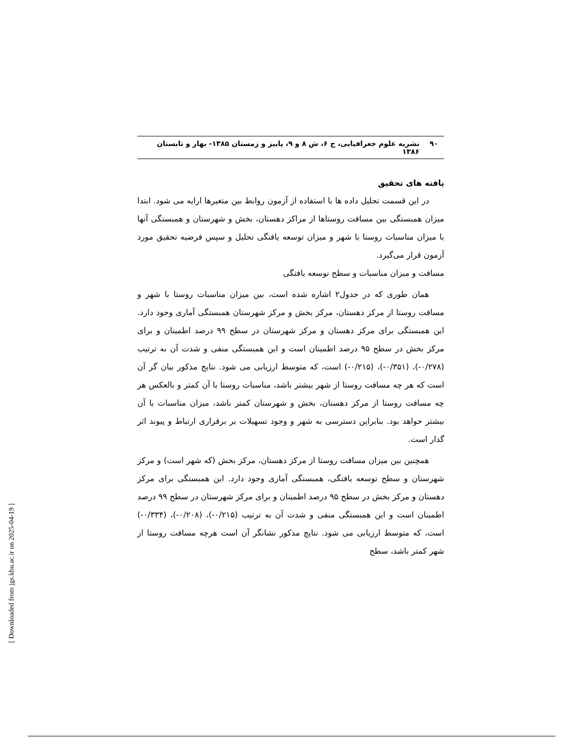۹۰ نشریه علوم جغرافیایی، ج ۶، ش ۸ و ۹، پاییز و زمستان ۱۳۸۵- بهار و تابستان ۱۳۸۶
یافته های تحقیق
در این قسمت تحلیل داده ها با استفاده از آزمون روابط بین متغیرها ارایه می شود. ابتدا میزان همبستگی بین مسافت روستاها از مراکز دهستان، بخش و شهرستان و همبستگی آنها با میزان مناسبات روستا با شهر و میزان توسعه یافتگی تحلیل و سپس فرضیه تحقیق مورد آزمون قرار می‌گیرد.
مسافت و میزان مناسبات و سطح توسعه یافتگی
همان طوری که در جدول۲ اشاره شده است، بین میزان مناسبات روستا با شهر و مسافت روستا از مرکز دهستان، مرکز بخش و مرکز شهرستان همبستگی آماری وجود دارد. این همبستگی برای مرکز دهستان و مرکز شهرستان در سطح ۹۹ درصد اطمینان و برای مرکز بخش در سطح ۹۵ درصد اطمینان است و این همبستگی منفی و شدت آن به ترتیب (۰/۲۷۸-)، (۰/۳۵۱-)، (۰/۲۱۵-) است، که متوسط ارزیابی می شود. نتایج مذکور بیان گر آن است که هر چه مسافت روستا از شهر بیشتر باشد، مناسبات روستا با آن کمتر و بالعکس هر چه مسافت روستا از مرکز دهستان، بخش و شهرستان کمتر باشد، میزان مناسبات با آن بیشتر خواهد بود. بنابراین دسترسی به شهر و وجود تسهیلات بر برقراری ارتباط و پیوند اثر گذار است.
همچنین بین میزان مسافت روستا از مرکز دهستان، مرکز بخش (که شهر است) و مرکز شهرستان و سطح توسعه یافتگی، همبستگی آماری وجود دارد. این همبستگی برای مرکز دهستان و مرکز بخش در سطح ۹۵ درصد اطمینان و برای مرکز شهرستان در سطح ۹۹ درصد اطمینان است و این همبستگی منفی و شدت آن به ترتیب (۰/۲۱۵-)، (۰/۲۰۸-)، (۰/۳۳۴-) است، که متوسط ارزیابی می شود. نتایج مذکور نشانگر آن است هرچه مسافت روستا از شهر کمتر باشد، سطح
[ Downloaded from jgs.khu.ac.ir on 2025-04-19 ]